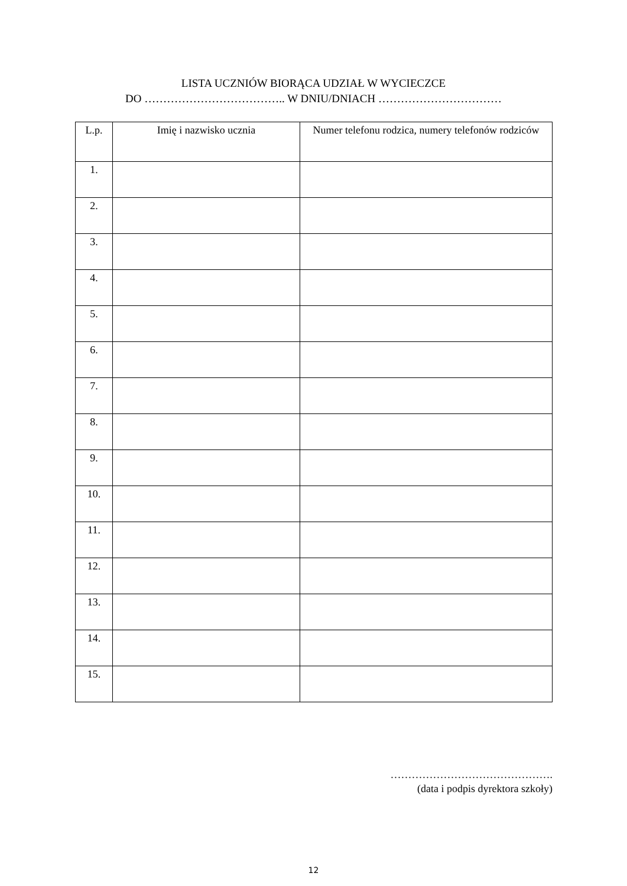LISTA UCZNIÓW BIORĄCA UDZIAŁ W WYCIECZCE
DO ……………………………….. W DNIU/DNIACH ……………………………
| L.p. | Imię i nazwisko ucznia | Numer telefonu rodzica, numery telefonów rodziców |
| --- | --- | --- |
| 1. | | |
| 2. | | |
| 3. | | |
| 4. | | |
| 5. | | |
| 6. | | |
| 7. | | |
| 8. | | |
| 9. | | |
| 10. | | |
| 11. | | |
| 12. | | |
| 13. | | |
| 14. | | |
| 15. | | |
……………………………………….
(data i podpis dyrektora szkoły)
12